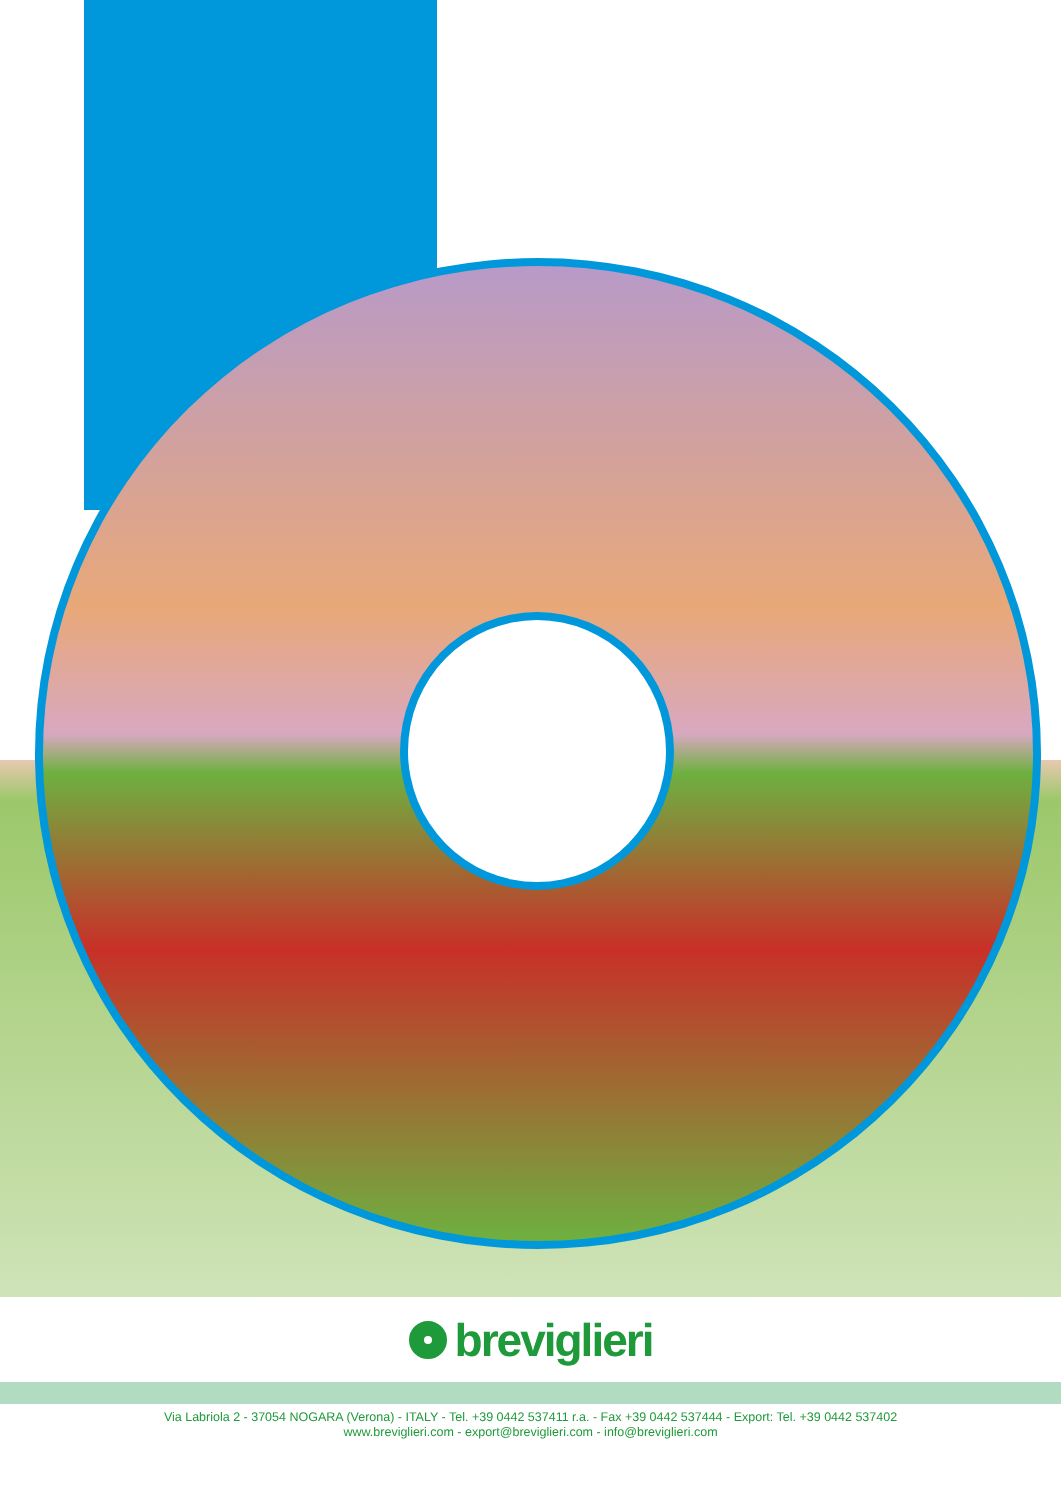breviglieri
Via Labriola 2 - 37054 NOGARA (Verona) - ITALY - Tel. +39 0442 537411 r.a. - Fax +39 0442 537444 - Export: Tel. +39 0442 537402
www.breviglieri.com - export@breviglieri.com - info@breviglieri.com